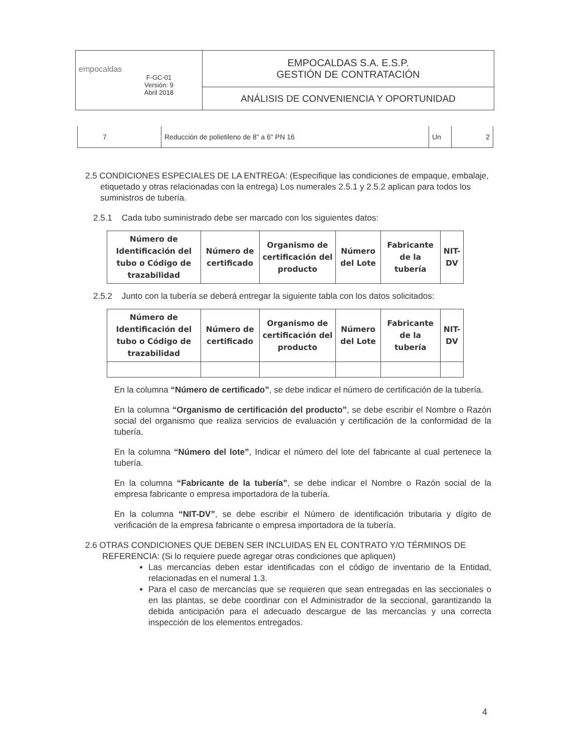| empocaldas F-GC-01 Versión: 9 Abril 2018 | EMPOCALDAS S.A. E.S.P. GESTIÓN DE CONTRATACIÓN |
| | ANÁLISIS DE CONVENIENCIA Y OPORTUNIDAD |
| 7 | Reducción de polietileno de 8" a 6" PN 16 | Un | 2 |
2.5 CONDICIONES ESPECIALES DE LA ENTREGA: (Especifique las condiciones de empaque, embalaje, etiquetado y otras relacionadas con la entrega) Los numerales 2.5.1 y 2.5.2 aplican para todos los suministros de tubería.
2.5.1 Cada tubo suministrado debe ser marcado con los siguientes datos:
| Número de Identificación del tubo o Código de trazabilidad | Número de certificado | Organismo de certificación del producto | Número del Lote | Fabricante de la tubería | NIT-DV |
| --- | --- | --- | --- | --- | --- |
2.5.2 Junto con la tubería se deberá entregar la siguiente tabla con los datos solicitados:
| Número de Identificación del tubo o Código de trazabilidad | Número de certificado | Organismo de certificación del producto | Número del Lote | Fabricante de la tubería | NIT-DV |
| --- | --- | --- | --- | --- | --- |
En la columna “Número de certificado”, se debe indicar el número de certificación de la tubería.
En la columna “Organismo de certificación del producto”, se debe escribir el Nombre o Razón social del organismo que realiza servicios de evaluación y certificación de la conformidad de la tubería.
En la columna “Número del lote”, Indicar el número del lote del fabricante al cual pertenece la tubería.
En la columna “Fabricante de la tubería”, se debe indicar el Nombre o Razón social de la empresa fabricante o empresa importadora de la tubería.
En la columna “NIT-DV”, se debe escribir el Número de identificación tributaria y dígito de verificación de la empresa fabricante o empresa importadora de la tubería.
2.6 OTRAS CONDICIONES QUE DEBEN SER INCLUIDAS EN EL CONTRATO Y/O TÉRMINOS DE REFERENCIA: (Si lo requiere puede agregar otras condiciones que apliquen)
Las mercancías deben estar identificadas con el código de inventario de la Entidad, relacionadas en el numeral 1.3.
Para el caso de mercancías que se requieren que sean entregadas en las seccionales o en las plantas, se debe coordinar con el Administrador de la seccional, garantizando la debida anticipación para el adecuado descargue de las mercancías y una correcta inspección de los elementos entregados.
4